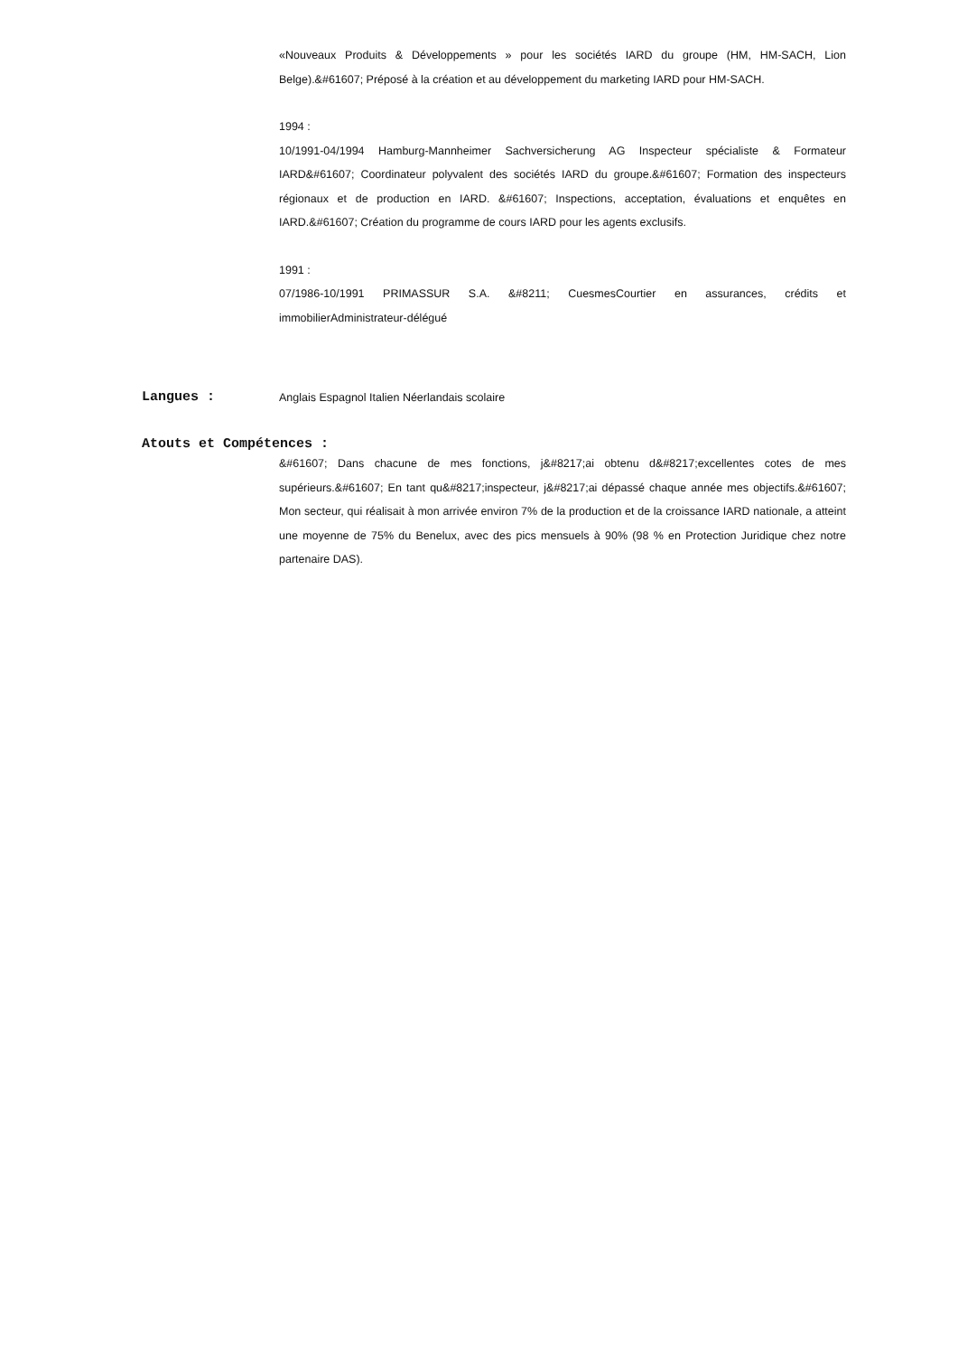«Nouveaux Produits & Développements » pour les sociétés IARD du groupe (HM, HM-SACH, Lion Belge).&#61607; Préposé à la création et au développement du marketing IARD pour HM-SACH.
1994 :
10/1991-04/1994 Hamburg-Mannheimer Sachversicherung AG Inspecteur spécialiste & Formateur IARD&#61607; Coordinateur polyvalent des sociétés IARD du groupe.&#61607; Formation des inspecteurs régionaux et de production en IARD. &#61607; Inspections, acceptation, évaluations et enquêtes en IARD.&#61607; Création du programme de cours IARD pour les agents exclusifs.
1991 :
07/1986-10/1991 PRIMASSUR S.A. &#8211; CuesmesCourtier en assurances, crédits et immobilierAdministrateur-délégué
Langues :
Anglais Espagnol Italien Néerlandais scolaire
Atouts et Compétences :
&#61607; Dans chacune de mes fonctions, j&#8217;ai obtenu d&#8217;excellentes cotes de mes supérieurs.&#61607; En tant qu&#8217;inspecteur, j&#8217;ai dépassé chaque année mes objectifs.&#61607; Mon secteur, qui réalisait à mon arrivée environ 7% de la production et de la croissance IARD nationale, a atteint une moyenne de 75% du Benelux, avec des pics mensuels à 90% (98 % en Protection Juridique chez notre partenaire DAS).